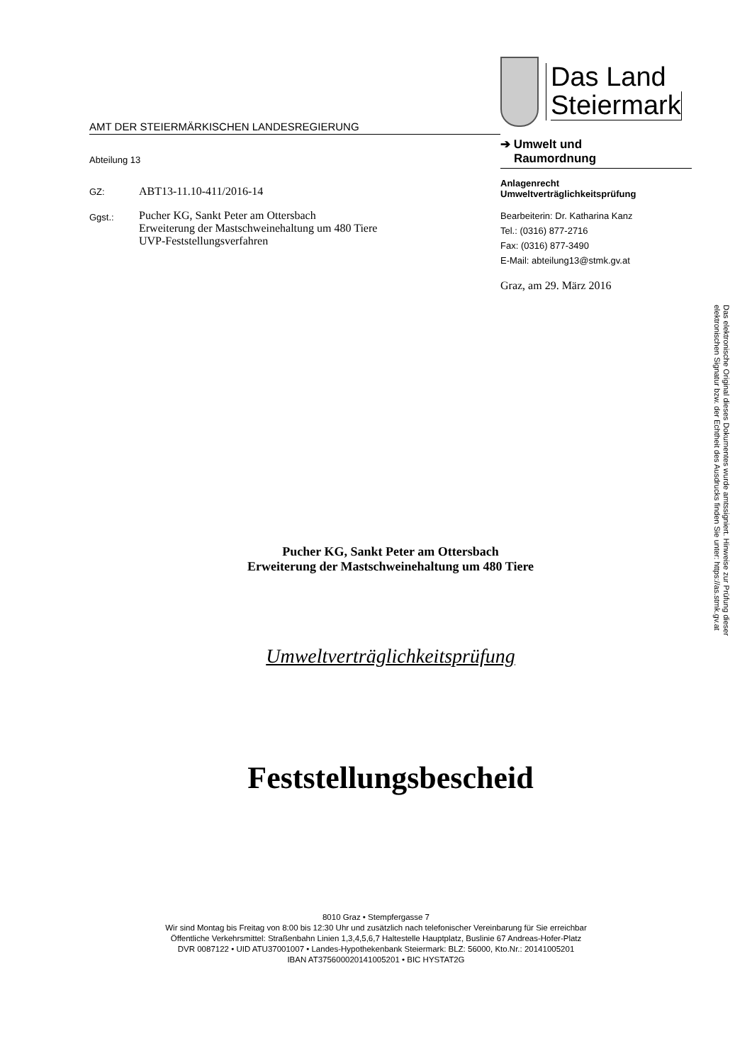AMT DER STEIERMÄRKISCHEN LANDESREGIERUNG
Abteilung 13
GZ: ABT13-11.10-411/2016-14
Ggst.:
Pucher KG, Sankt Peter am Ottersbach
Erweiterung der Mastschweinehaltung um 480 Tiere
UVP-Feststellungsverfahren
Das Land
Steiermark
➔ Umwelt und
Raumordnung
Anlagenrecht
Umweltverträglichkeitsprüfung
Bearbeiterin: Dr. Katharina Kanz
Tel.: (0316) 877-2716
Fax: (0316) 877-3490
E-Mail: abteilung13@stmk.gv.at
Graz, am 29. März 2016
Pucher KG, Sankt Peter am Ottersbach
Erweiterung der Mastschweinehaltung um 480 Tiere
Umweltverträglichkeitsprüfung
Feststellungsbescheid
Das elektronische Original dieses Dokumentes wurde amtssigniert. Hinweise zur Prüfung dieser
elektronischen Signatur bzw. der Echtheit des Ausdrucks finden Sie unter: https://as.stmk.gv.at
8010 Graz • Stempfergasse 7
Wir sind Montag bis Freitag von 8:00 bis 12:30 Uhr und zusätzlich nach telefonischer Vereinbarung für Sie erreichbar
Öffentliche Verkehrsmittel: Straßenbahn Linien 1,3,4,5,6,7 Haltestelle Hauptplatz, Buslinie 67 Andreas-Hofer-Platz
DVR 0087122 • UID ATU37001007 • Landes-Hypothekenbank Steiermark: BLZ: 56000, Kto.Nr.: 20141005201
IBAN AT375600020141005201 • BIC HYSTAT2G